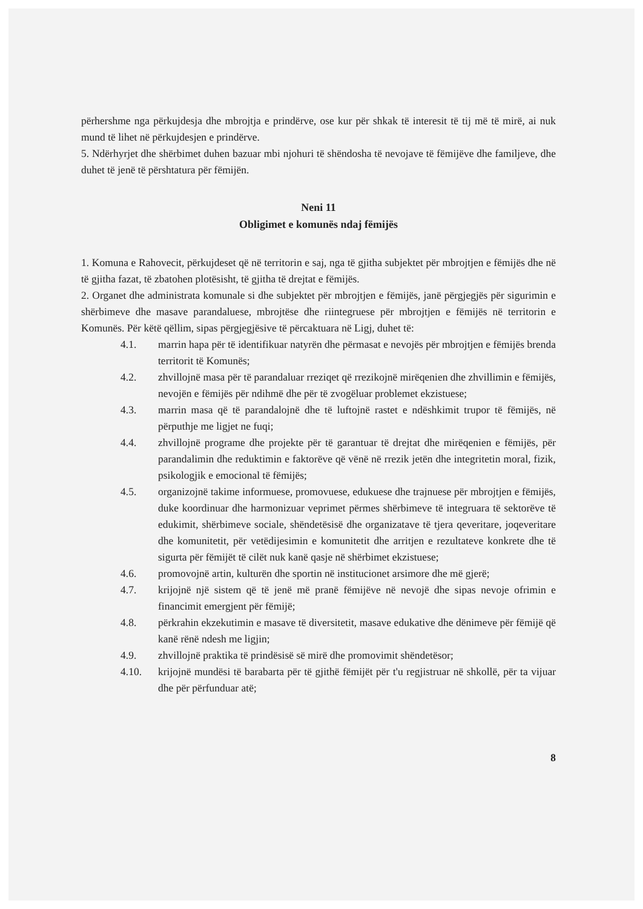përhershme nga përkujdesja dhe mbrojtja e prindërve, ose kur për shkak të interesit të tij më të mirë, ai nuk mund të lihet në përkujdesjen e prindërve.
5. Ndërhyrjet dhe shërbimet duhen bazuar mbi njohuri të shëndosha të nevojave të fëmijëve dhe familjeve, dhe duhet të jenë të përshtatura për fëmijën.
Neni 11
Obligimet e komunës ndaj fëmijës
1. Komuna e Rahovecit, përkujdeset që në territorin e saj, nga të gjitha subjektet për mbrojtjen e fëmijës dhe në të gjitha fazat, të zbatohen plotësisht, të gjitha të drejtat e fëmijës.
2. Organet dhe administrata komunale si dhe subjektet për mbrojtjen e fëmijës, janë përgjegjës për sigurimin e shërbimeve dhe masave parandaluese, mbrojtëse dhe riintegruese për mbrojtjen e fëmijës në territorin e Komunës. Për këtë qëllim, sipas përgjegjësive të përcaktuara në Ligj, duhet të:
4.1. marrin hapa për të identifikuar natyrën dhe përmasat e nevojës për mbrojtjen e fëmijës brenda territorit të Komunës;
4.2. zhvillojnë masa për të parandaluar rreziqet që rrezikojnë mirëqenien dhe zhvillimin e fëmijës, nevojën e fëmijës për ndihmë dhe për të zvogëluar problemet ekzistuese;
4.3. marrin masa që të parandalojnë dhe të luftojnë rastet e ndëshkimit trupor të fëmijës, në përputhje me ligjet ne fuqi;
4.4. zhvillojnë programe dhe projekte për të garantuar të drejtat dhe mirëqenien e fëmijës, për parandalimin dhe reduktimin e faktorëve që vënë në rrezik jetën dhe integritetin moral, fizik, psikologjik e emocional të fëmijës;
4.5. organizojnë takime informuese, promovuese, edukuese dhe trajnuese për mbrojtjen e fëmijës, duke koordinuar dhe harmonizuar veprimet përmes shërbimeve të integruara të sektorëve të edukimit, shërbimeve sociale, shëndetësisë dhe organizatave të tjera qeveritare, joqeveritare dhe komunitetit, për vetëdijesimin e komunitetit dhe arritjen e rezultateve konkrete dhe të sigurta për fëmijët të cilët nuk kanë qasje në shërbimet ekzistuese;
4.6. promovojnë artin, kulturën dhe sportin në institucionet arsimore dhe më gjerë;
4.7. krijojnë një sistem që të jenë më pranë fëmijëve në nevojë dhe sipas nevoje ofrimin e financimit emergjent për fëmijë;
4.8. përkrahin ekzekutimin e masave të diversitetit, masave edukative dhe dënimeve për fëmijë që kanë rënë ndesh me ligjin;
4.9. zhvillojnë praktika të prindësisë së mirë dhe promovimit shëndetësor;
4.10. krijojnë mundësi të barabarta për të gjithë fëmijët për t'u regjistruar në shkollë, për ta vijuar dhe për përfunduar atë;
8